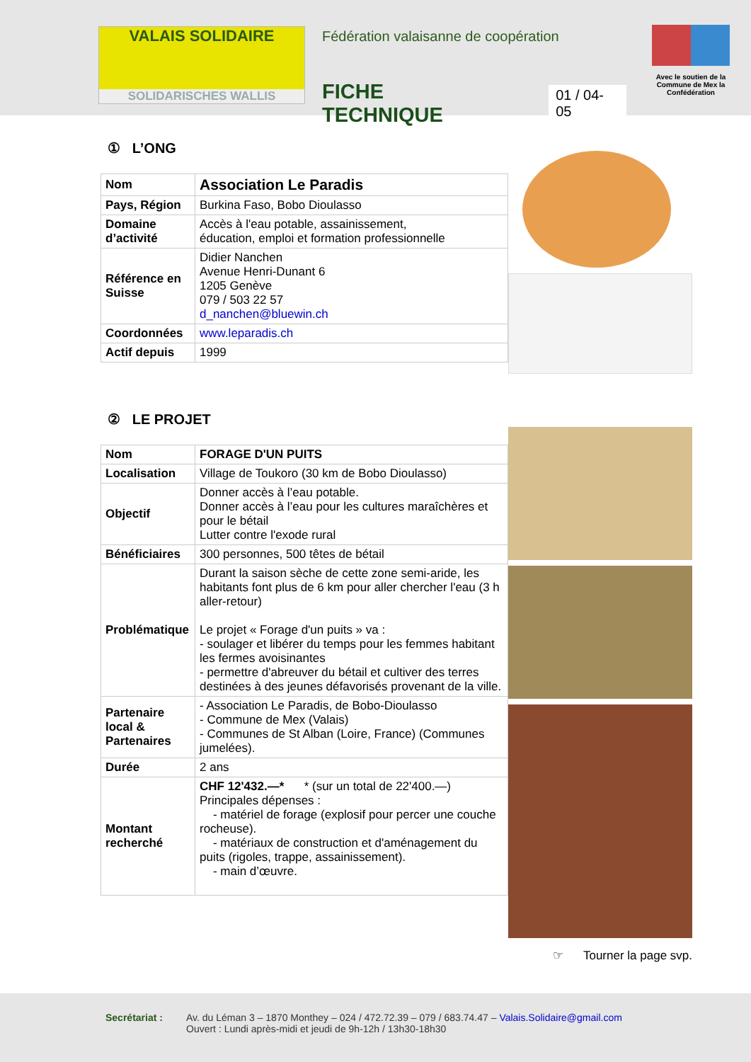VALAIS SOLIDAIRE
SOLIDARISCHES WALLIS
Fédération valaisanne de coopération
FICHE TECHNIQUE 01 / 04-05
Avec le soutien de la Commune de Mex la Confédération
① L’ONG
| Nom | Association Le Paradis |
| Pays, Région | Burkina Faso, Bobo Dioulasso |
| Domaine d’activité | Accès à l'eau potable, assainissement, éducation, emploi et formation professionnelle |
| Référence en Suisse | Didier Nanchen Avenue Henri-Dunant 6 1205 Genève 079 / 503 22 57 d_nanchen@bluewin.ch |
| Coordonnées | www.leparadis.ch |
| Actif depuis | 1999 |
② LE PROJET
| Nom | FORAGE D'UN PUITS |
| Localisation | Village de Toukoro (30 km de Bobo Dioulasso) |
| Objectif | Donner accès à l’eau potable. Donner accès à l’eau pour les cultures maraîchères et pour le bétail Lutter contre l'exode rural |
| Bénéficiaires | 300 personnes, 500 têtes de bétail |
| Problématique | Durant la saison sèche de cette zone semi-aride, les habitants font plus de 6 km pour aller chercher l'eau (3 h aller-retour) Le projet « Forage d'un puits » va : - soulager et libérer du temps pour les femmes habitant les fermes avoisinantes - permettre d'abreuver du bétail et cultiver des terres destinées à des jeunes défavorisés provenant de la ville. |
| Partenaire local & Partenaires | - Association Le Paradis, de Bobo-Dioulasso - Commune de Mex (Valais) - Communes de St Alban (Loire, France) (Communes jumelées). |
| Durée | 2 ans |
| Montant recherché | CHF 12'432.—* * (sur un total de 22'400.—) Principales dépenses : - matériel de forage (explosif pour percer une couche rocheuse). - matériaux de construction et d'aménagement du puits (rigoles, trappe, assainissement). - main d’œuvre. |
☞ Tourner la page svp.
Secrétariat : Av. du Léman 3 – 1870 Monthey – 024 / 472.72.39 – 079 / 683.74.47 – Valais.Solidaire@gmail.com
Ouvert : Lundi après-midi et jeudi de 9h-12h / 13h30-18h30